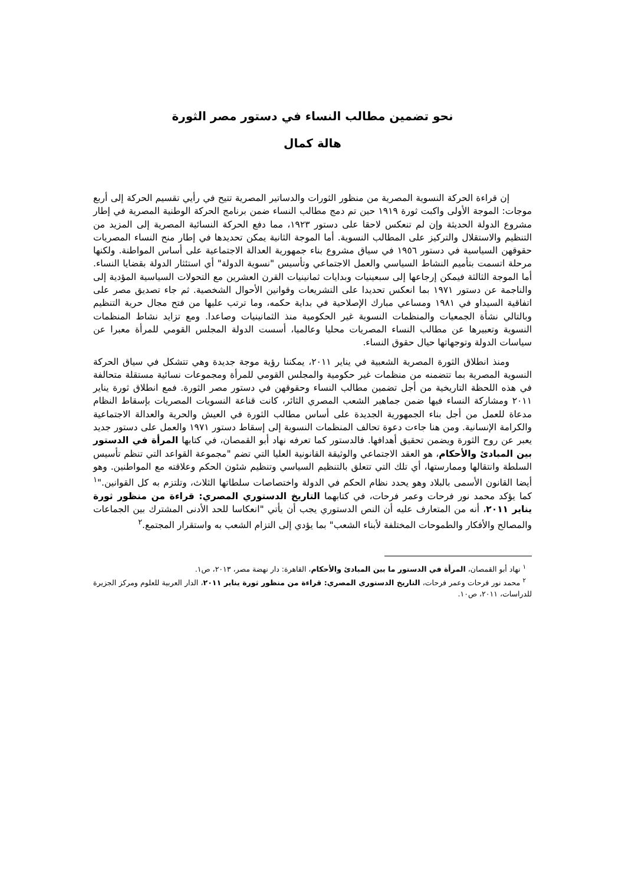نحو تضمين مطالب النساء في دستور مصر الثورة
هالة كمال
إن قراءة الحركة النسوية المصرية من منظور الثورات والدساتير المصرية تتيح في رأيي تقسيم الحركة إلى أربع موجات: الموجة الأولى واكبت ثورة ١٩١٩ حين تم دمج مطالب النساء ضمن برنامج الحركة الوطنية المصرية في إطار مشروع الدولة الحديثة وإن لم تنعكس لاحقا على دستور ١٩٢٣، مما دفع الحركة النسائية المصرية إلى المزيد من التنظيم والاستقلال والتركيز على المطالب النسوية. أما الموجة الثانية يمكن تحديدها في إطار منح النساء المصريات حقوقهن السياسية في دستور ١٩٥٦ في سياق مشروع بناء جمهورية العدالة الاجتماعية على أساس المواطنة. ولكنها مرحلة اتسمت بتأميم النشاط السياسي والعمل الاجتماعي وتأسيس "نسوية الدولة" أي استئثار الدولة بقضايا النساء. أما الموجة الثالثة فيمكن إرجاعها إلى سبعينيات وبدايات ثمانينيات القرن العشرين مع التحولات السياسية المؤدية إلى والناجمة عن دستور ١٩٧١ بما انعكس تحديدا على التشريعات وقوانين الأحوال الشخصية. ثم جاء تصديق مصر على اتفاقية السيداو في ١٩٨١ ومساعي مبارك الإصلاحية في بداية حكمه، وما ترتب عليها من فتح مجال حرية التنظيم وبالتالي نشأة الجمعيات والمنظمات النسوية غير الحكومية منذ الثمانينيات وصاعدا. ومع تزايد نشاط المنظمات النسوية وتعبيرها عن مطالب النساء المصريات محليا وعالميا، أسست الدولة المجلس القومي للمرأة معبرا عن سياسات الدولة وتوجهاتها حيال حقوق النساء.
ومنذ انطلاق الثورة المصرية الشعبية في يناير ٢٠١١، يمكننا رؤية موجة جديدة وهي تتشكل في سياق الحركة النسوية المصرية بما تتضمنه من منظمات غير حكومية والمجلس القومي للمرأة ومجموعات نسائية مستقلة متحالفة في هذه اللحظة التاريخية من أجل تضمين مطالب النساء وحقوقهن في دستور مصر الثورة. فمع انطلاق ثورة يناير ٢٠١١ ومشاركة النساء فيها ضمن جماهير الشعب المصري الثائر، كانت قناعة النسويات المصريات بإسقاط النظام مدعاة للعمل من أجل بناء الجمهورية الجديدة على أساس مطالب الثورة في العيش والحرية والعدالة الاجتماعية والكرامة الإنسانية. ومن هنا جاءت دعوة تحالف المنظمات النسوية إلى إسقاط دستور ١٩٧١ والعمل على دستور جديد يعبر عن روح الثورة ويضمن تحقيق أهدافها. فالدستور كما تعرفه نهاد أبو القمصان، في كتابها المرأة في الدستور بين المبادئ والأحكام، هو العقد الاجتماعي والوثيقة القانونية العليا التي تضم "مجموعة القواعد التي تنظم تأسيس السلطة وانتقالها وممارستها، أي تلك التي تتعلق بالتنظيم السياسي وتنظيم شئون الحكم وعلاقته مع المواطنين. وهو أيضا القانون الأسمى بالبلاد وهو يحدد نظام الحكم في الدولة واختصاصات سلطاتها الثلاث، وتلتزم به كل القوانين."<sup>١</sup> كما يؤكد محمد نور فرحات وعمر فرحات، في كتابهما التاريخ الدستوري المصري: قراءة من منظور ثورة يناير ٢٠١١، أنه من المتعارف عليه أن النص الدستوري يجب أن يأتي "انعكاسا للحد الأدنى المشترك بين الجماعات والمصالح والأفكار والطموحات المختلفة لأبناء الشعب" بما يؤدي إلى التزام الشعب به واستقرار المجتمع.<sup>٢</sup>
<sup>١</sup> نهاد أبو القمصان، المرأة في الدستور ما بين المبادئ والأحكام، القاهرة: دار نهضة مصر، ٢٠١٣، ص١.
<sup>٢</sup> محمد نور فرحات وعمر فرحات، التاريخ الدستوري المصري: قراءة من منظور ثورة يناير ٢٠١١، الدار العربية للعلوم ومركز الجزيرة للدراسات، ٢٠١١، ص١٠.